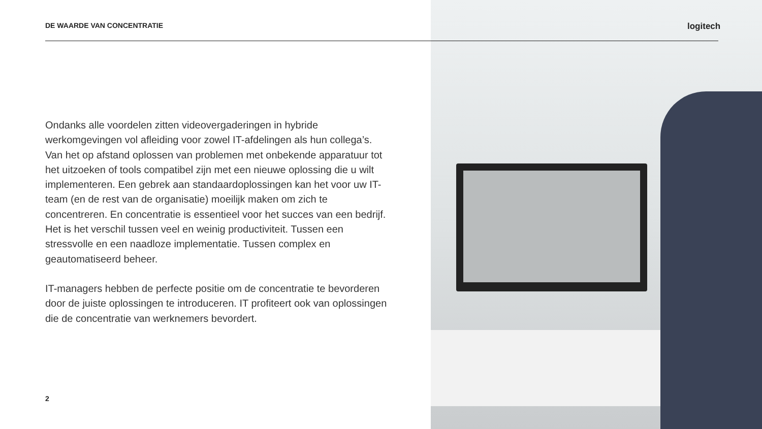DE WAARDE VAN CONCENTRATIE logitech
Ondanks alle voordelen zitten videovergaderingen in hybride werkomgevingen vol afleiding voor zowel IT-afdelingen als hun collega’s. Van het op afstand oplossen van problemen met onbekende apparatuur tot het uitzoeken of tools compatibel zijn met een nieuwe oplossing die u wilt implementeren. Een gebrek aan standaardoplossingen kan het voor uw IT-team (en de rest van de organisatie) moeilijk maken om zich te concentreren. En concentratie is essentieel voor het succes van een bedrijf. Het is het verschil tussen veel en weinig productiviteit. Tussen een stressvolle en een naadloze implementatie. Tussen complex en geautomatiseerd beheer.
IT-managers hebben de perfecte positie om de concentratie te bevorderen door de juiste oplossingen te introduceren. IT profiteert ook van oplossingen die de concentratie van werknemers bevordert.
2